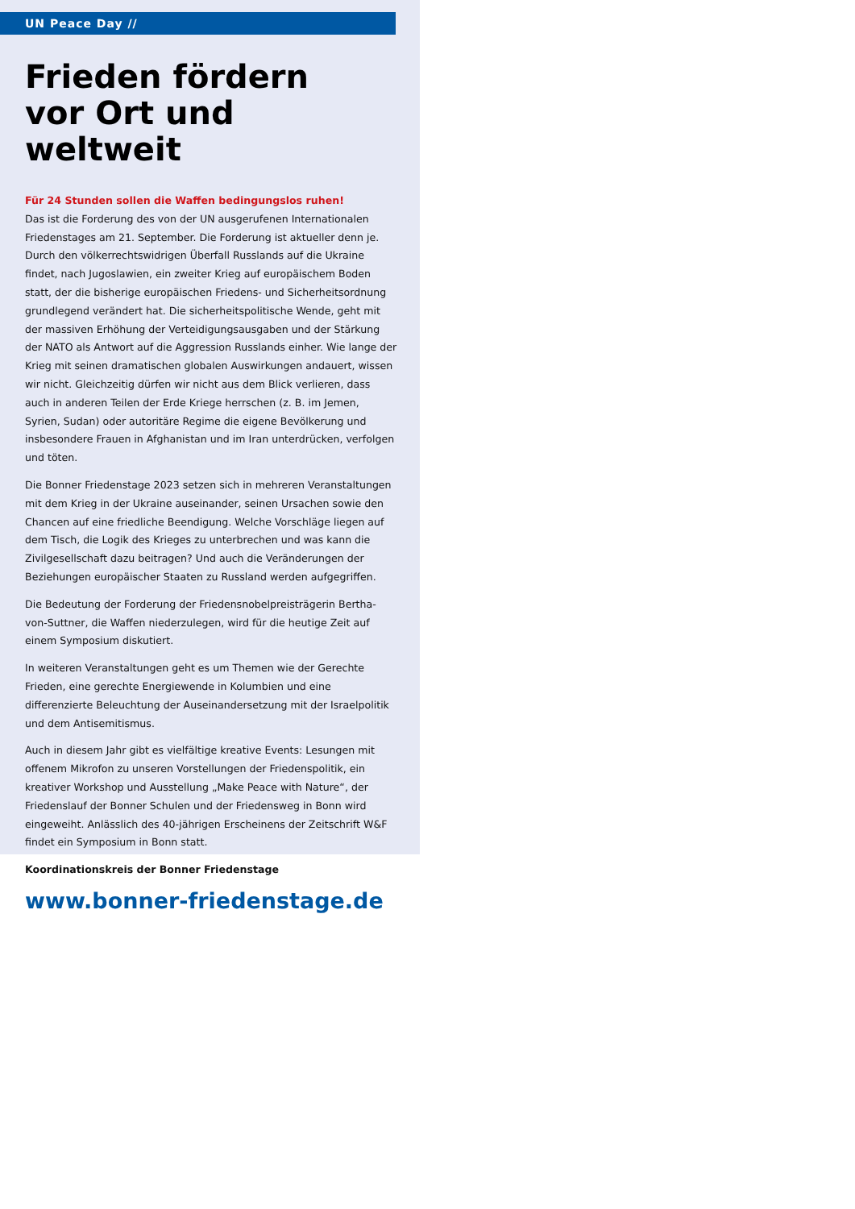UN Peace Day //
Frieden fördern
vor Ort und weltweit
Für 24 Stunden sollen die Waffen bedingungslos ruhen!
Das ist die Forderung des von der UN ausgerufenen Internationalen Friedenstages am 21. September. Die Forderung ist aktueller denn je. Durch den völkerrechtswidrigen Überfall Russlands auf die Ukraine findet, nach Jugoslawien, ein zweiter Krieg auf europäischem Boden statt, der die bisherige europäischen Friedens- und Sicherheitsordnung grundlegend verändert hat. Die sicherheitspolitische Wende, geht mit der massiven Erhöhung der Verteidigungsausgaben und der Stärkung der NATO als Antwort auf die Aggression Russlands einher. Wie lange der Krieg mit seinen dramatischen globalen Auswirkungen andauert, wissen wir nicht. Gleichzeitig dürfen wir nicht aus dem Blick verlieren, dass auch in anderen Teilen der Erde Kriege herrschen (z. B. im Jemen, Syrien, Sudan) oder autoritäre Regime die eigene Bevölkerung und insbesondere Frauen in Afghanistan und im Iran unterdrücken, verfolgen und töten.
Die Bonner Friedenstage 2023 setzen sich in mehreren Veranstaltungen mit dem Krieg in der Ukraine auseinander, seinen Ursachen sowie den Chancen auf eine friedliche Beendigung. Welche Vorschläge liegen auf dem Tisch, die Logik des Krieges zu unterbrechen und was kann die Zivilgesellschaft dazu beitragen? Und auch die Veränderungen der Beziehungen europäischer Staaten zu Russland werden aufgegriffen.
Die Bedeutung der Forderung der Friedensnobelpreisträgerin Bertha-von-Suttner, die Waffen niederzulegen, wird für die heutige Zeit auf einem Symposium diskutiert.
In weiteren Veranstaltungen geht es um Themen wie der Gerechte Frieden, eine gerechte Energiewende in Kolumbien und eine differenzierte Beleuchtung der Auseinandersetzung mit der Israelpolitik und dem Antisemitismus.
Auch in diesem Jahr gibt es vielfältige kreative Events: Lesungen mit offenem Mikrofon zu unseren Vorstellungen der Friedenspolitik, ein kreativer Workshop und Ausstellung „Make Peace with Nature“, der Friedenslauf der Bonner Schulen und der Friedensweg in Bonn wird eingeweiht. Anlässlich des 40-jährigen Erscheinens der Zeitschrift W&F findet ein Symposium in Bonn statt.
Koordinationskreis der Bonner Friedenstage
www.bonner-friedenstage.de